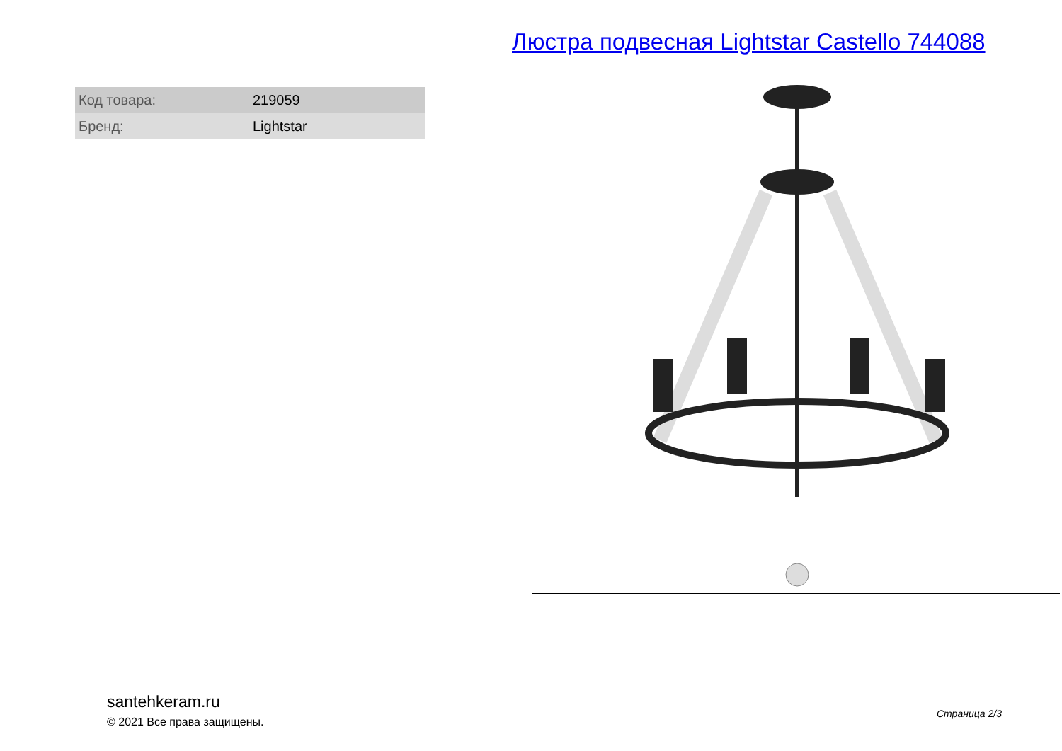Люстра подвесная Lightstar Castello 744088
| Код товара: | 219059 |
| Бренд: | Lightstar |
santehkeram.ru
© 2021 Все права защищены.
Страница 2/3